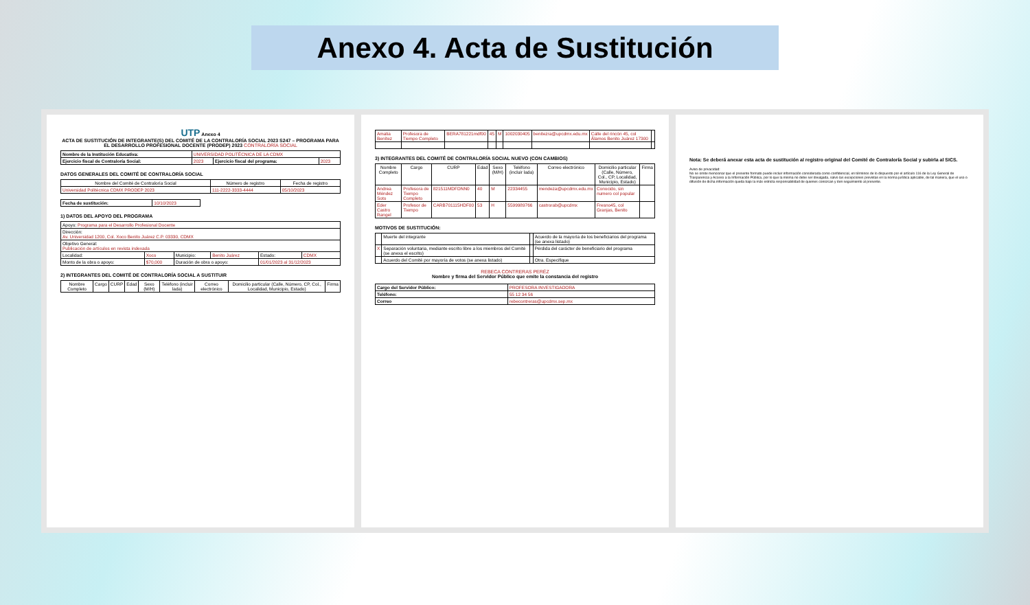Anexo 4. Acta de Sustitución
UTP Anexo 4
ACTA DE SUSTITUCIÓN DE INTEGRANTE(S) DEL COMITÉ DE LA CONTRALORÍA SOCIAL 2023 S247 – PROGRAMA PARA EL DESARROLLO PROFESIONAL DOCENTE (PRODEP) 2023 CONTRALORÍA SOCIAL
| Nombre de la Institución Educativa: | UNIVERSIDAD POLITÉCNICA DE LA CDMX | | |
| Ejercicio fiscal de Contraloría Social: | 2023 | Ejercicio fiscal del programa: | 2023 |
DATOS GENERALES DEL COMITÉ DE CONTRALORÍA SOCIAL
| Nombre del Comité de Contraloría Social | Número de registro | Fecha de registro |
| --- | --- | --- |
| Universidad Politécnica CDMX PRODEP 2023 | 111-2222-3333-4444 | 05/10/2023 |
| Fecha de sustitución: | 10/10/2023 |
1) DATOS DEL APOYO DEL PROGRAMA
| Apoyo: Programa para el Desarrollo Profesional Docente | | | | | |
| Dirección: Av. Universidad 1200, Col. Xoco Benito Juárez C.P. 03330, CDMX | | | | | |
| Objetivo General: Publicación de artículos en revista indexada | | | | | |
| Localidad: | Xoco | Municipio: | Benito Juárez | Estado: | CDMX |
| Monto de la obra o apoyo: | $70,000 | Duración de obra o apoyo: | | 01/01/2023 al 31/12/2023 | |
2) INTEGRANTES DEL COMITÉ DE CONTRALORÍA SOCIAL A SUSTITUIR
| Nombre Completo | Cargo | CURP | Edad | Sexo (M/H) | Teléfono (incluir lada) | Correo electrónico | Domicilio particular (Calle, Número, CP, Col., Localidad, Municipio, Estado) | Firma |
| --- | --- | --- | --- | --- | --- | --- | --- | --- |
| Amalia Benítez | Profesora de Tiempo Completo | BERA781221mdf00 | 45 | M | 1002030405 | benitezra@upcdmx.edu.mx | Calle del rincón 45, col Álamos Benito Juárez 17300 | |
3) INTEGRANTES DEL COMITÉ DE CONTRALORÍA SOCIAL NUEVO (CON CAMBIOS)
| Nombre Completo | Cargo | CURP | Edad | Sexo (M/H) | Teléfono (incluir lada) | Correo electrónico | Domicilio particular (Calle, Número, Col., CP, Localidad, Municipio, Estado) | Firma |
| --- | --- | --- | --- | --- | --- | --- | --- | --- |
| Andrea Méndez Soto | Profesora de Tiempo Completo | 821511MDFDNN0 | 40 | M | 22334455 | mendeza@upcdmx.edu.mx | Conocido, sin numero col popular | |
| Eder Castro Rangel | Profesor de Tiempo | CARB701115HDF00 | 53 | H | 5599989766 | castrorab@upcdmx | Fresno45, col Granjas, Benito | |
MOTIVOS DE SUSTITUCIÓN:
| | Muerte del integrante | | Acuerdo de la mayoría de los beneficiarios del programa (se anexa listado) |
| X | Separación voluntaria, mediante escrito libre a los miembros del Comité (se anexa el escrito) | | Pérdida del carácter de beneficiario del programa |
| | Acuerdo del Comité por mayoría de votos (se anexa listado) | | Otra. Especifique |
REBECA CONTRERAS PERÉZ
Nombre y firma del Servidor Público que emite la constancia del registro
| Cargo del Servidor Público: | PROFESORA INVESTIGADORA |
| Teléfono: | 55 12 34 56 |
| Correo | rebecontreras@upcdmx.sep.mx |
Nota: Se deberá anexar esta acta de sustitución al registro original del Comité de Contraloría Social y subirla al SICS.
Aviso de privacidad:
No se omite mencionar que el presente formato puede incluir información considerada como confidencial, en términos de lo dispuesto por el artículo 116 de la Ley General de Trasparencia y Acceso a la Información Pública, por lo que la misma no debe ser divulgada, salvo las excepciones previstas en la norma jurídica aplicable, de tal manera, que el uso o difusión de dicha información queda bajo la más estricta responsabilidad de quienes conozcan y den seguimiento al presente.